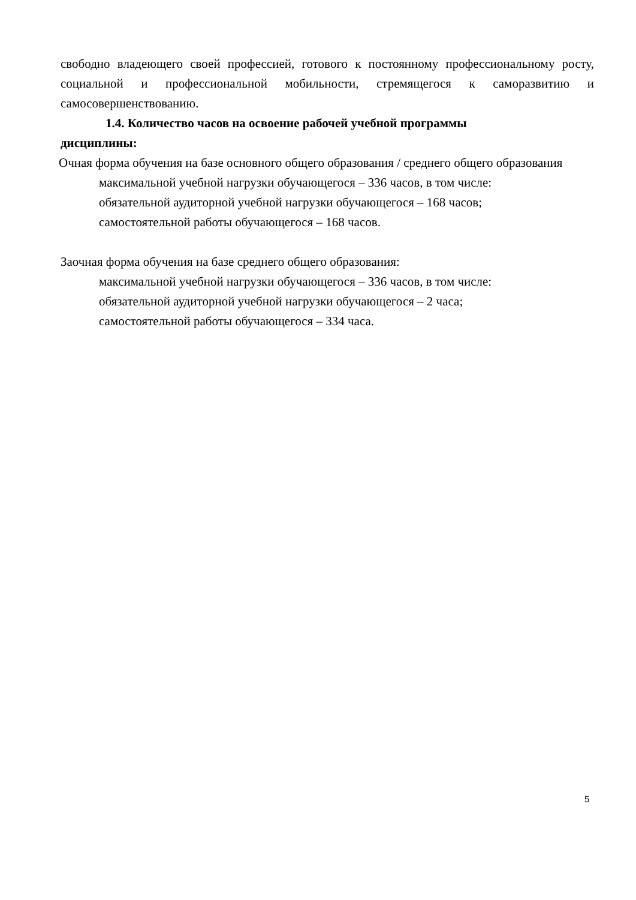свободно владеющего своей профессией, готового к постоянному профессиональному росту, социальной и профессиональной мобильности, стремящегося к саморазвитию и самосовершенствованию.
1.4. Количество часов на освоение рабочей учебной программы
дисциплины:
Очная форма обучения на базе основного общего образования / среднего общего образования
максимальной учебной нагрузки обучающегося – 336 часов, в том числе:
обязательной аудиторной учебной нагрузки обучающегося – 168 часов;
самостоятельной работы обучающегося – 168 часов.
Заочная форма обучения на базе среднего общего образования:
максимальной учебной нагрузки обучающегося – 336 часов, в том числе:
обязательной аудиторной учебной нагрузки обучающегося – 2 часа;
самостоятельной работы обучающегося – 334 часа.
5